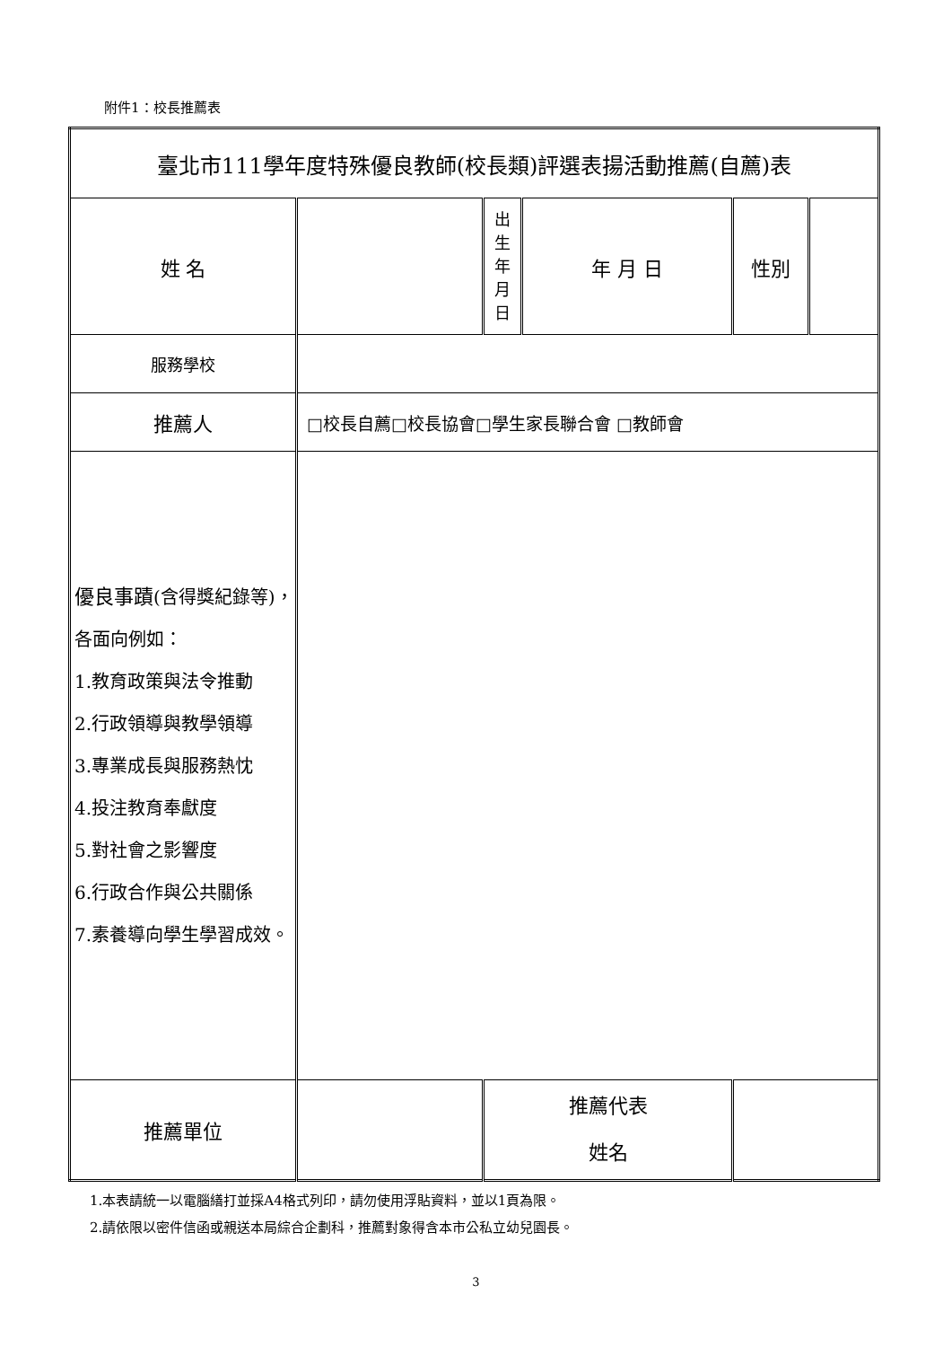附件1：校長推薦表
| 臺北市111學年度特殊優良教師(校長類)評選表揚活動推薦(自薦)表 | | | | | |
| 姓 名 | | 出 生 年 月 日 | 年 月 日 | 性別 | |
| 服務學校 | | | | | |
| 推薦人 | □校長自薦□校長協會□學生家長聯合會 □教師會 | | | | |
| 優良事蹟 (含得獎紀錄等)，各面向例如： 1.教育政策與法令推動 2.行政領導與教學領導 3.專業成長與服務熱忱 4.投注教育奉獻度 5.對社會之影響度 6.行政合作與公共關係 7.素養導向學生學習成效。 | | | | | |
| 推薦單位 | | 推薦代表 姓名 | | | |
1.本表請統一以電腦繕打並採A4格式列印，請勿使用浮貼資料，並以1頁為限。
2.請依限以密件信函或親送本局綜合企劃科，推薦對象得含本市公私立幼兒園長。
3